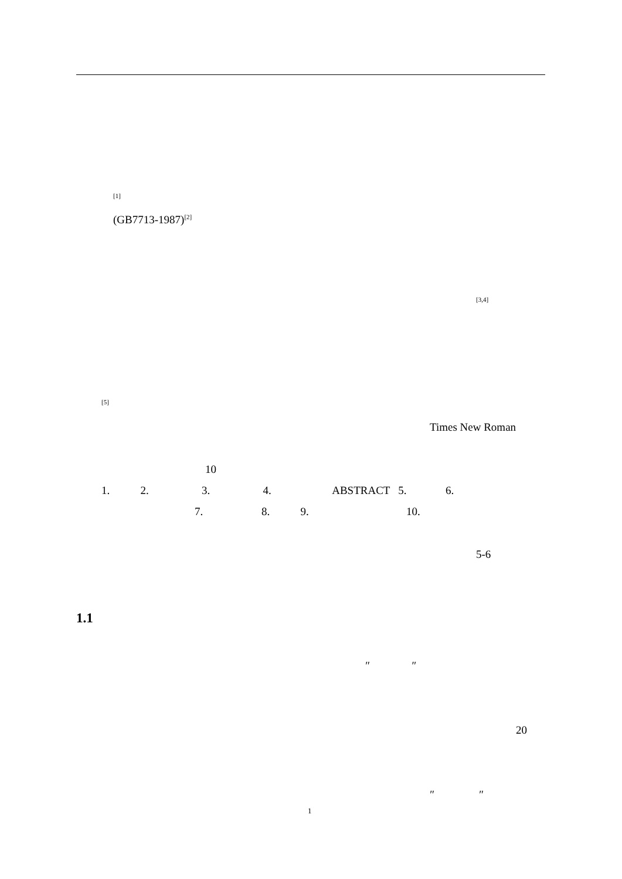<sup>[1]</sup>
(GB7713-1987)<sup>[2]</sup>
<sup>[3,4]</sup>
<sup>[5]</sup>
Times New Roman
10
1. 2. 3. 4. ABSTRACT 5. 6.
7. 8. 9. 10.
5-6
1.1
″ ″
20
″ ″
1